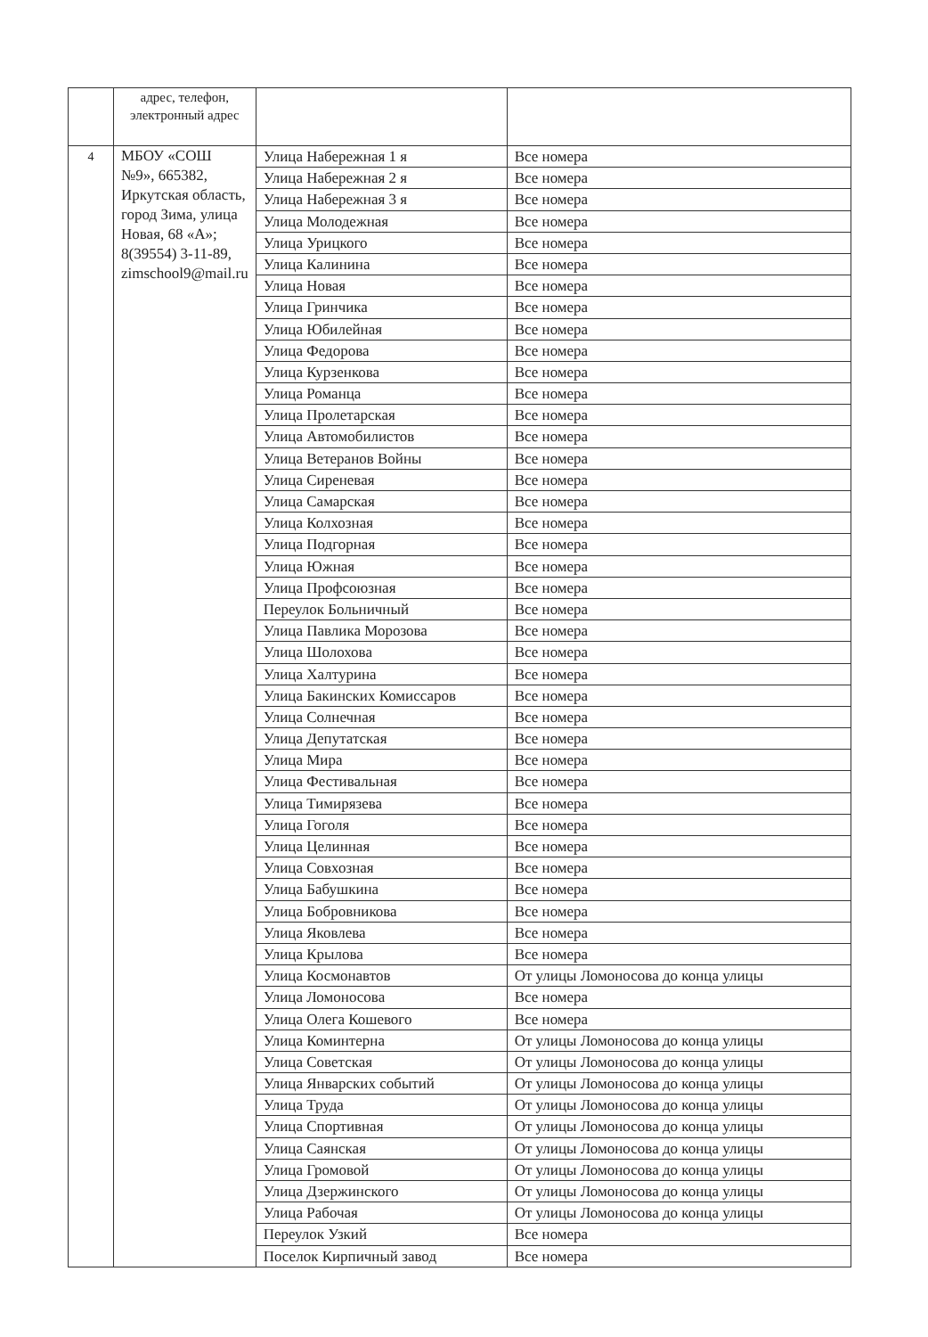| | адрес, телефон, электронный адрес | | |
| 4 | МБОУ «СОШ №9», 665382, Иркутская область, город Зима, улица Новая, 68 «А»; 8(39554) 3-11-89, zimschool9@mail.ru | Улица Набережная 1 я | Все номера |
| | | Улица Набережная 2 я | Все номера |
| | | Улица Набережная 3 я | Все номера |
| | | Улица Молодежная | Все номера |
| | | Улица Урицкого | Все номера |
| | | Улица Калинина | Все номера |
| | | Улица Новая | Все номера |
| | | Улица Гринчика | Все номера |
| | | Улица Юбилейная | Все номера |
| | | Улица Федорова | Все номера |
| | | Улица Курзенкова | Все номера |
| | | Улица Романца | Все номера |
| | | Улица Пролетарская | Все номера |
| | | Улица Автомобилистов | Все номера |
| | | Улица Ветеранов Войны | Все номера |
| | | Улица Сиреневая | Все номера |
| | | Улица Самарская | Все номера |
| | | Улица Колхозная | Все номера |
| | | Улица Подгорная | Все номера |
| | | Улица Южная | Все номера |
| | | Улица Профсоюзная | Все номера |
| | | Переулок Больничный | Все номера |
| | | Улица Павлика Морозова | Все номера |
| | | Улица Шолохова | Все номера |
| | | Улица Халтурина | Все номера |
| | | Улица Бакинских Комиссаров | Все номера |
| | | Улица Солнечная | Все номера |
| | | Улица Депутатская | Все номера |
| | | Улица Мира | Все номера |
| | | Улица Фестивальная | Все номера |
| | | Улица Тимирязева | Все номера |
| | | Улица Гоголя | Все номера |
| | | Улица Целинная | Все номера |
| | | Улица Совхозная | Все номера |
| | | Улица Бабушкина | Все номера |
| | | Улица Бобровникова | Все номера |
| | | Улица Яковлева | Все номера |
| | | Улица Крылова | Все номера |
| | | Улица Космонавтов | От улицы Ломоносова до конца улицы |
| | | Улица Ломоносова | Все номера |
| | | Улица Олега Кошевого | Все номера |
| | | Улица Коминтерна | От улицы Ломоносова до конца улицы |
| | | Улица Советская | От улицы Ломоносова до конца улицы |
| | | Улица Январских событий | От улицы Ломоносова до конца улицы |
| | | Улица Труда | От улицы Ломоносова до конца улицы |
| | | Улица Спортивная | От улицы Ломоносова до конца улицы |
| | | Улица Саянская | От улицы Ломоносова до конца улицы |
| | | Улица Громовой | От улицы Ломоносова до конца улицы |
| | | Улица Дзержинского | От улицы Ломоносова до конца улицы |
| | | Улица Рабочая | От улицы Ломоносова до конца улицы |
| | | Переулок Узкий | Все номера |
| | | Поселок Кирпичный завод | Все номера |